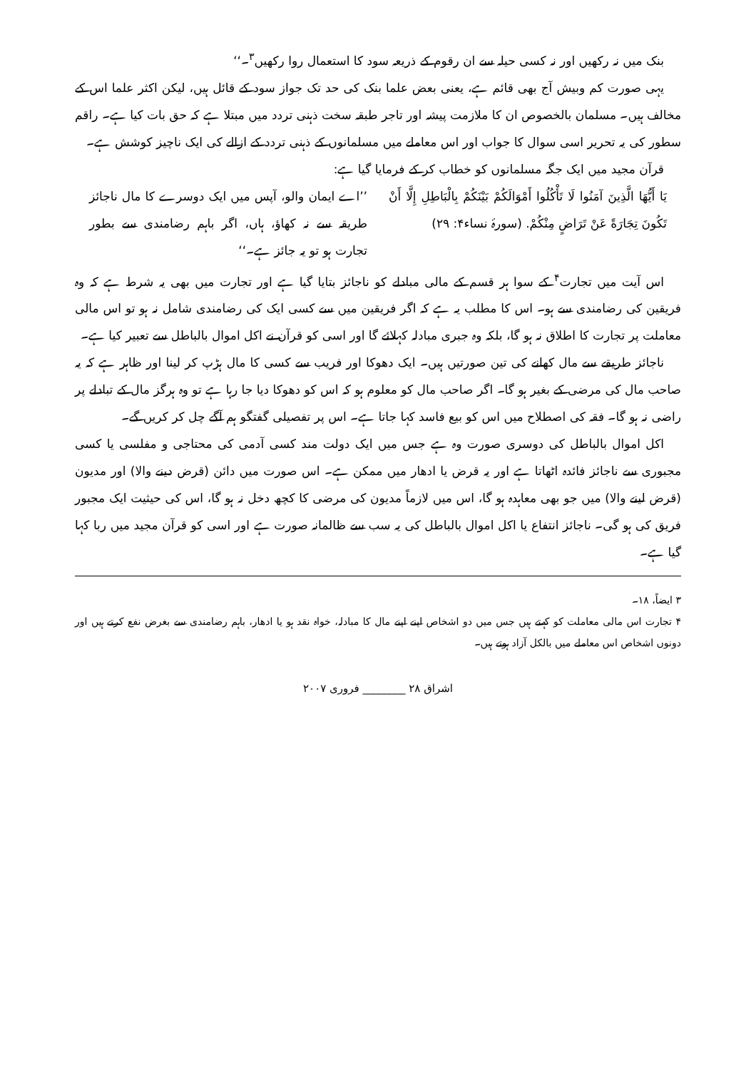بنک میں نہ رکھیں اور نہ کسی حیلہ سے ان رقوم کے ذریعہ سود کا استعمال روا رکھیں<sup>۳</sup>۔‘‘
یہی صورت کم وبیش آج بھی قائم ہے، یعنی بعض علما بنک کی حد تک جواز سود کے قائل ہیں، لیکن اکثر علما اس کے مخالف ہیں۔ مسلمان بالخصوص ان کا ملازمت پیشہ اور تاجر طبقہ سخت ذہنی تردد میں مبتلا ہے کہ حق بات کیا ہے۔ راقم سطور کی یہ تحریر اسی سوال کا جواب اور اس معاملے میں مسلمانوں کے ذہنی تردد کے ازالے کی ایک ناچیز کوشش ہے۔
قرآن مجید میں ایک جگہ مسلمانوں کو خطاب کر کے فرمایا گیا ہے:
يَا أَيُّهَا الَّذِينَ آمَنُوا لَا تَأْكُلُوا أَمْوَالَكُمْ بَيْنَكُمْ بِالْبَاطِلِ إِلَّا أَنْ تَكُونَ تِجَارَةً عَنْ تَرَاضٍ مِنْكُمْ. (سورۂ نساء۴: ۲۹)
’’اے ایمان والو، آپس میں ایک دوسرے کا مال ناجائز طریقہ سے نہ کھاؤ، ہاں، اگر باہم رضامندی سے بطور تجارت ہو تو یہ جائز ہے۔‘‘
اس آیت میں تجارت<sup>۴</sup> کے سوا ہر قسم کے مالی مبادلے کو ناجائز بتایا گیا ہے اور تجارت میں بھی یہ شرط ہے کہ وہ فریقین کی رضامندی سے ہو۔ اس کا مطلب یہ ہے کہ اگر فریقین میں سے کسی ایک کی رضامندی شامل نہ ہو تو اس مالی معاملت پر تجارت کا اطلاق نہ ہو گا، بلکہ وہ جبری مبادلہ کہلائے گا اور اسی کو قرآن نے اکل اموال بالباطل سے تعبیر کیا ہے۔
ناجائز طریقے سے مال کھانے کی تین صورتیں ہیں۔ ایک دھوکا اور فریب سے کسی کا مال ہڑپ کر لینا اور ظاہر ہے کہ یہ صاحب مال کی مرضی کے بغیر ہو گا۔ اگر صاحب مال کو معلوم ہو کہ اس کو دھوکا دیا جا رہا ہے تو وہ ہرگز مال کے تبادلے پر راضی نہ ہو گا۔ فقہ کی اصطلاح میں اس کو بیع فاسد کہا جاتا ہے۔ اس پر تفصیلی گفتگو ہم آگے چل کر کریں گے۔
اکل اموال بالباطل کی دوسری صورت وہ ہے جس میں ایک دولت مند کسی آدمی کی محتاجی و مفلسی یا کسی مجبوری سے ناجائز فائدہ اٹھاتا ہے اور یہ قرض یا ادھار میں ممکن ہے۔ اس صورت میں دائن (قرض دینے والا) اور مدیون (قرض لینے والا) میں جو بھی معاہدہ ہو گا، اس میں لازماً مدیون کی مرضی کا کچھ دخل نہ ہو گا، اس کی حیثیت ایک مجبور فریق کی ہو گی۔ ناجائز انتفاع یا اکل اموال بالباطل کی یہ سب سے ظالمانہ صورت ہے اور اسی کو قرآن مجید میں ربا کہا گیا ہے۔
۳ ایضاً، ۱۸۔
۴ تجارت اس مالی معاملت کو کہتے ہیں جس میں دو اشخاص اپنے اپنے مال کا مبادلہ، خواہ نقد ہو یا ادھار، باہم رضامندی سے بغرض نفع کرتے ہیں اور دونوں اشخاص اس معاملے میں بالکل آزاد ہوتے ہیں۔
اشراق ۲۸ ________ فروری ۲۰۰۷